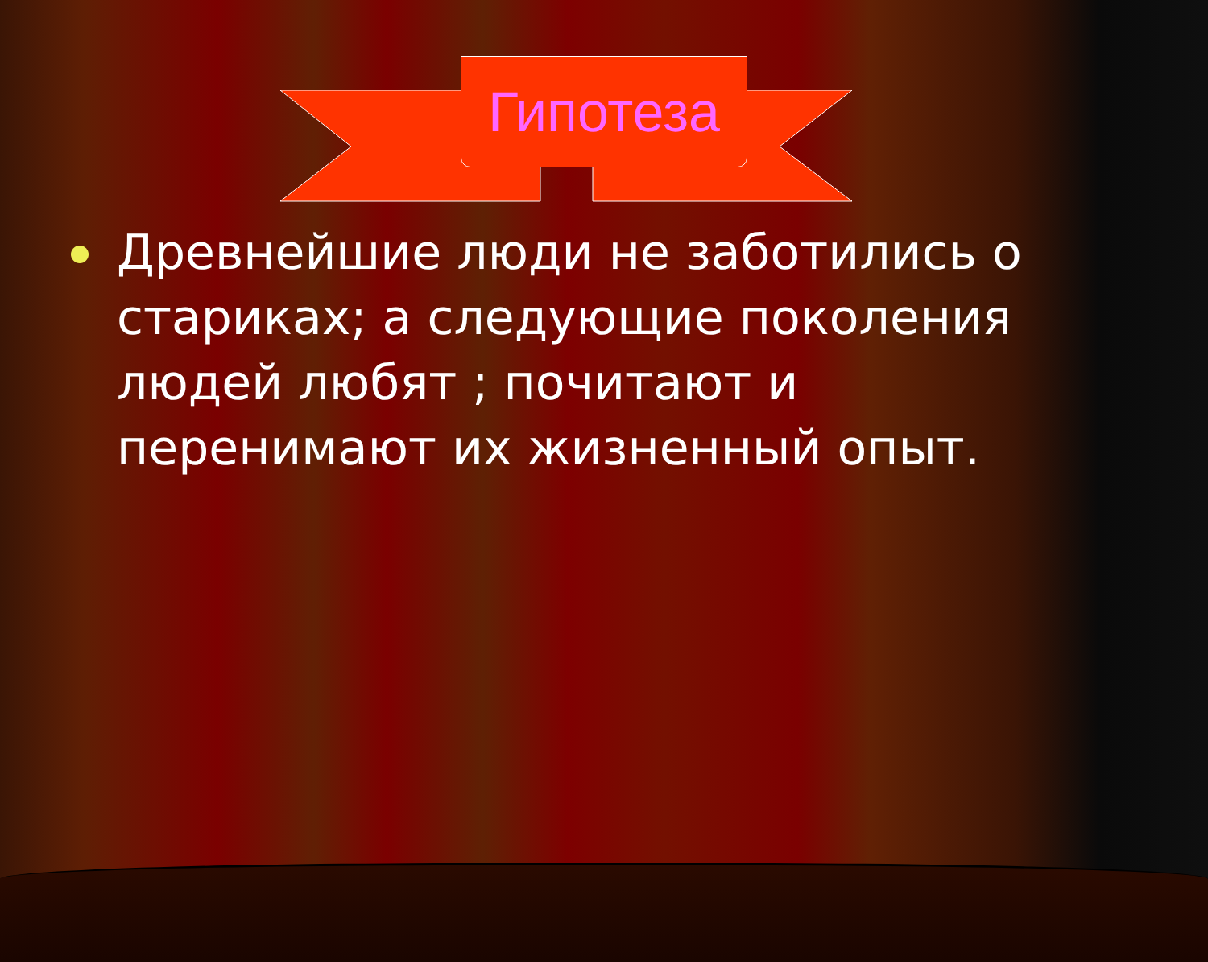Гипотеза
Древнейшие люди не заботились о стариках; а следующие поколения людей любят ; почитают и перенимают их жизненный опыт.